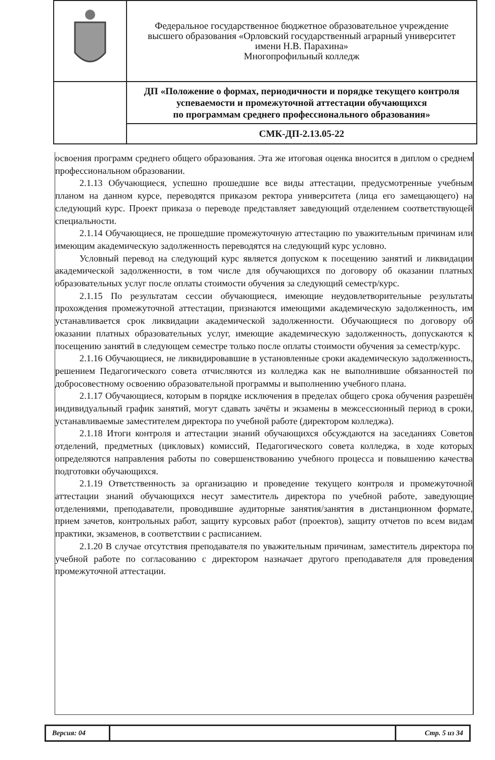| | Федеральное государственное бюджетное образовательное учреждение высшего образования «Орловский государственный аграрный университет имени Н.В. Парахина» Многопрофильный колледж |
| | ДП «Положение о формах, периодичности и порядке текущего контроля успеваемости и промежуточной аттестации обучающихся по программам среднего профессионального образования» |
| | СМК-ДП-2.13.05-22 |
освоения программ среднего общего образования. Эта же итоговая оценка вносится в диплом о среднем профессиональном образовании.
2.1.13 Обучающиеся, успешно прошедшие все виды аттестации, предусмотренные учебным планом на данном курсе, переводятся приказом ректора университета (лица его замещающего) на следующий курс. Проект приказа о переводе представляет заведующий отделением соответствующей специальности.
2.1.14 Обучающиеся, не прошедшие промежуточную аттестацию по уважительным причинам или имеющим академическую задолженность переводятся на следующий курс условно.
Условный перевод на следующий курс является допуском к посещению занятий и ликвидации академической задолженности, в том числе для обучающихся по договору об оказании платных образовательных услуг после оплаты стоимости обучения за следующий семестр/курс.
2.1.15 По результатам сессии обучающиеся, имеющие неудовлетворительные результаты прохождения промежуточной аттестации, признаются имеющими академическую задолженность, им устанавливается срок ликвидации академической задолженности. Обучающиеся по договору об оказании платных образовательных услуг, имеющие академическую задолженность, допускаются к посещению занятий в следующем семестре только после оплаты стоимости обучения за семестр/курс.
2.1.16 Обучающиеся, не ликвидировавшие в установленные сроки академическую задолженность, решением Педагогического совета отчисляются из колледжа как не выполнившие обязанностей по добросовестному освоению образовательной программы и выполнению учебного плана.
2.1.17 Обучающиеся, которым в порядке исключения в пределах общего срока обучения разрешён индивидуальный график занятий, могут сдавать зачёты и экзамены в межсессионный период в сроки, устанавливаемые заместителем директора по учебной работе (директором колледжа).
2.1.18 Итоги контроля и аттестации знаний обучающихся обсуждаются на заседаниях Советов отделений, предметных (цикловых) комиссий, Педагогического совета колледжа, в ходе которых определяются направления работы по совершенствованию учебного процесса и повышению качества подготовки обучающихся.
2.1.19 Ответственность за организацию и проведение текущего контроля и промежуточной аттестации знаний обучающихся несут заместитель директора по учебной работе, заведующие отделениями, преподаватели, проводившие аудиторные занятия/занятия в дистанционном формате, прием зачетов, контрольных работ, защиту курсовых работ (проектов), защиту отчетов по всем видам практики, экзаменов, в соответствии с расписанием.
2.1.20 В случае отсутствия преподавателя по уважительным причинам, заместитель директора по учебной работе по согласованию с директором назначает другого преподавателя для проведения промежуточной аттестации.
| Версия: 04 | | Стр. 5 из 34 |